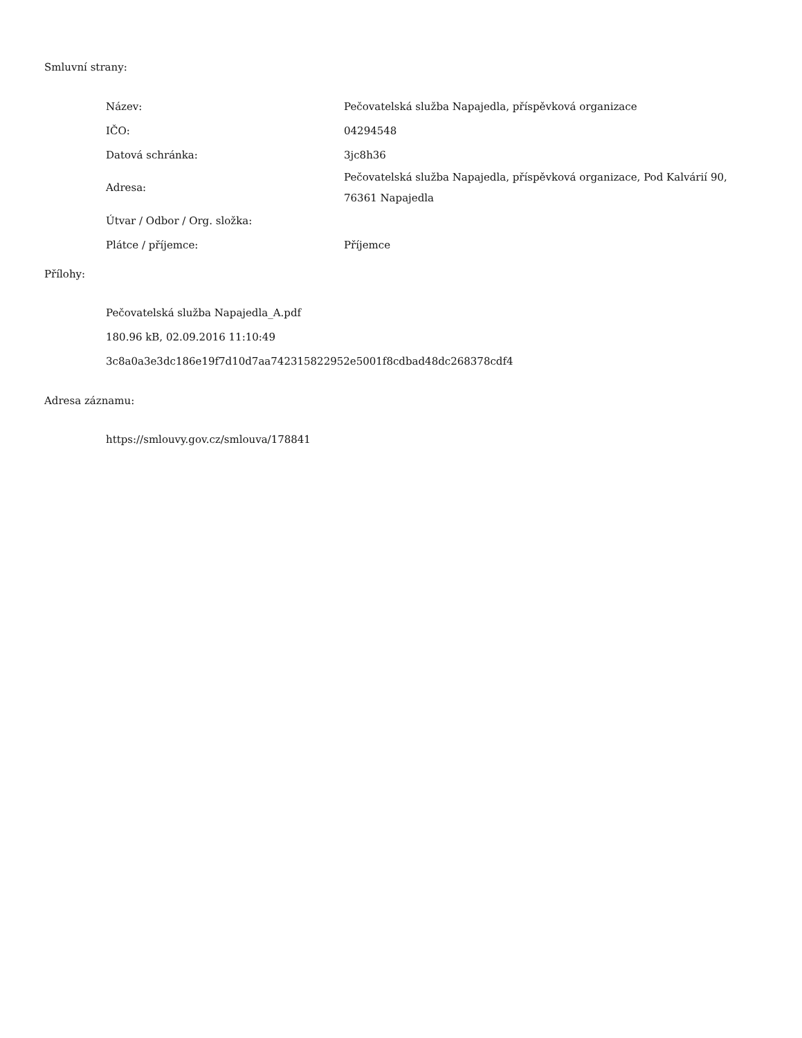Smluvní strany:
| Název: | Pečovatelská služba Napajedla, příspěvková organizace |
| IČO: | 04294548 |
| Datová schránka: | 3jc8h36 |
| Adresa: | Pečovatelská služba Napajedla, příspěvková organizace, Pod Kalvárií 90, 76361 Napajedla |
| Útvar / Odbor / Org. složka: | |
| Plátce / příjemce: | Příjemce |
Přílohy:
Pečovatelská služba Napajedla_A.pdf
180.96 kB, 02.09.2016 11:10:49
3c8a0a3e3dc186e19f7d10d7aa742315822952e5001f8cdbad48dc268378cdf4
Adresa záznamu:
https://smlouvy.gov.cz/smlouva/178841